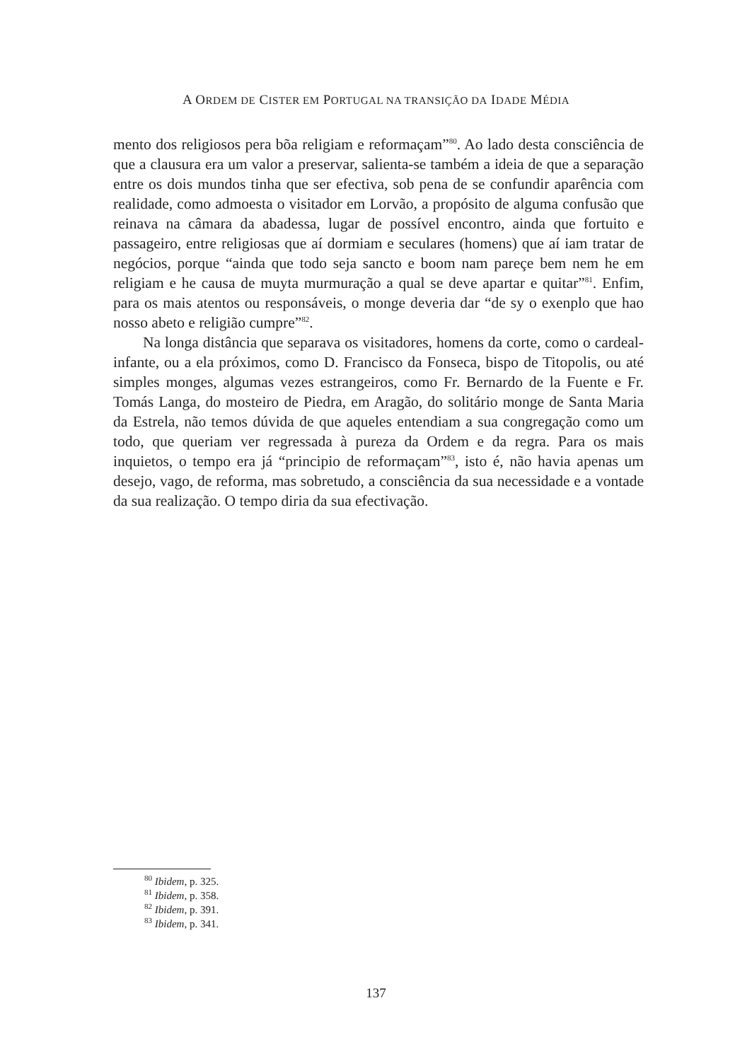A ORDEM DE CISTER EM PORTUGAL NA TRANSIÇÃO DA IDADE MÉDIA
mento dos religiosos pera bõa religiam e reformaçam”<sup>80</sup>. Ao lado desta consciência de que a clausura era um valor a preservar, salienta-se também a ideia de que a separação entre os dois mundos tinha que ser efectiva, sob pena de se confundir aparência com realidade, como admoesta o visitador em Lorvão, a propósito de alguma confusão que reinava na câmara da abadessa, lugar de possível encontro, ainda que fortuito e passageiro, entre religiosas que aí dormiam e seculares (homens) que aí iam tratar de negócios, porque “ainda que todo seja sancto e boom nam pareçe bem nem he em religiam e he causa de muyta murmuração a qual se deve apartar e quitar”<sup>81</sup>. Enfim, para os mais atentos ou responsáveis, o monge deveria dar “de sy o exenplo que hao nosso abeto e religião cumpre”<sup>82</sup>.
Na longa distância que separava os visitadores, homens da corte, como o cardeal-infante, ou a ela próximos, como D. Francisco da Fonseca, bispo de Titopolis, ou até simples monges, algumas vezes estrangeiros, como Fr. Bernardo de la Fuente e Fr. Tomás Langa, do mosteiro de Piedra, em Aragão, do solitário monge de Santa Maria da Estrela, não temos dúvida de que aqueles entendiam a sua congregação como um todo, que queriam ver regressada à pureza da Ordem e da regra. Para os mais inquietos, o tempo era já “principio de reformaçam”<sup>83</sup>, isto é, não havia apenas um desejo, vago, de reforma, mas sobretudo, a consciência da sua necessidade e a vontade da sua realização. O tempo diria da sua efectivação.
<sup>80</sup> Ibidem, p. 325.
<sup>81</sup> Ibidem, p. 358.
<sup>82</sup> Ibidem, p. 391.
<sup>83</sup> Ibidem, p. 341.
137